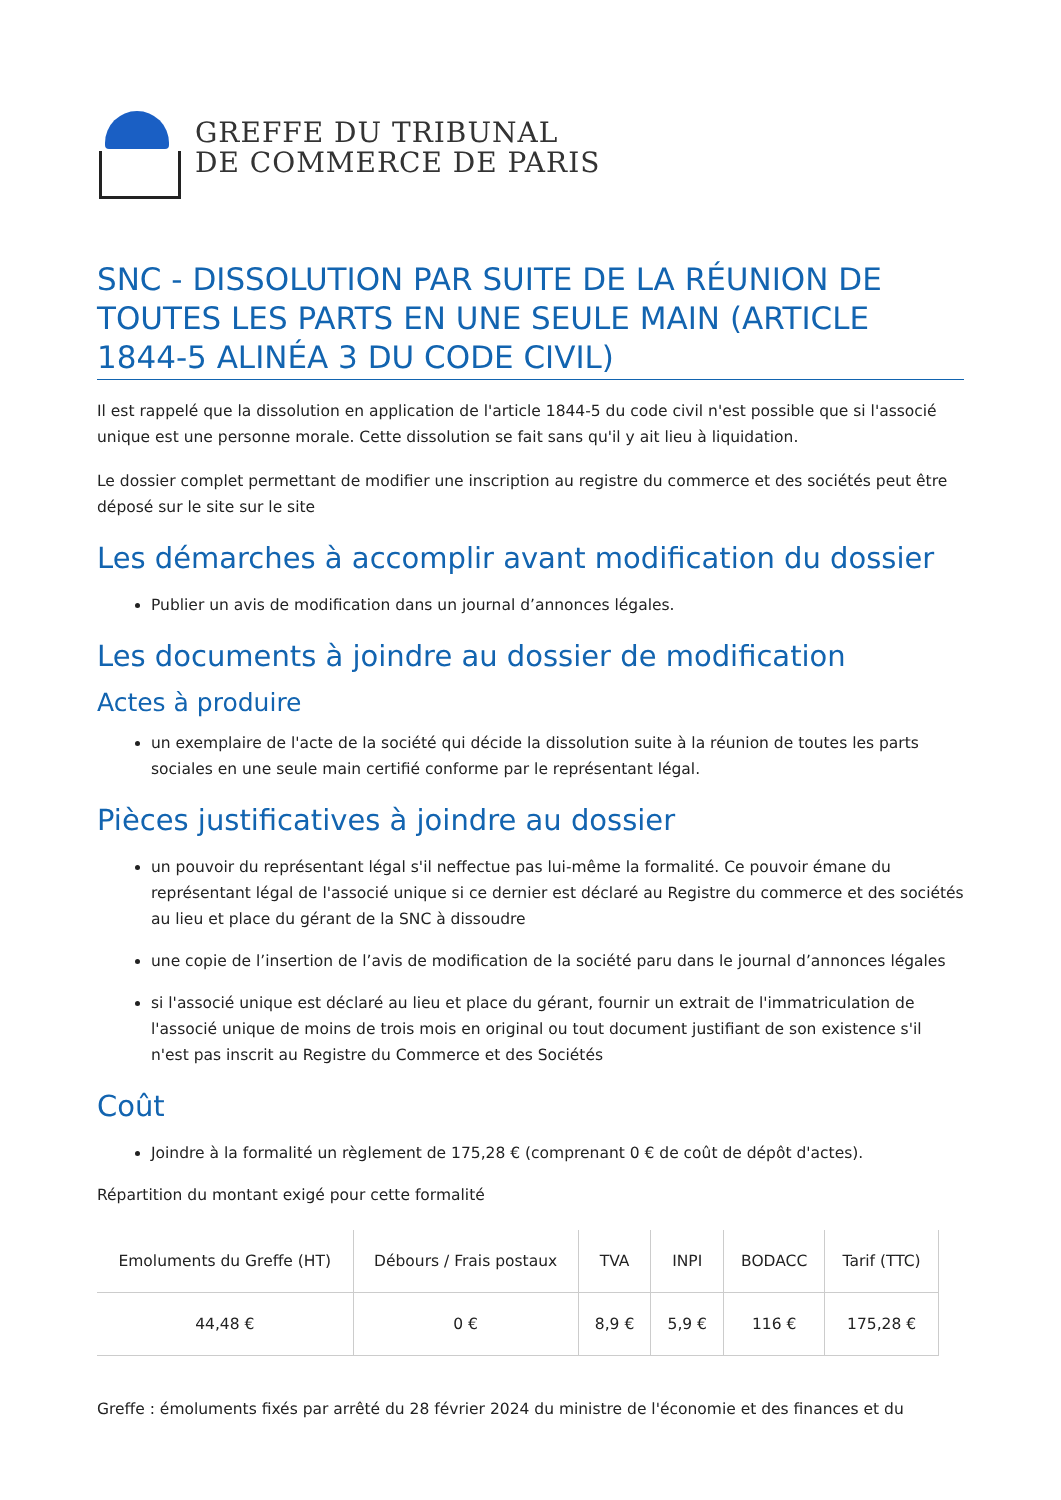GREFFE DU TRIBUNAL
DE COMMERCE DE PARIS
SNC - DISSOLUTION PAR SUITE DE LA RÉUNION DE TOUTES LES PARTS EN UNE SEULE MAIN (ARTICLE 1844-5 ALINÉA 3 DU CODE CIVIL)
Il est rappelé que la dissolution en application de l'article 1844-5 du code civil n'est possible que si l'associé unique est une personne morale. Cette dissolution se fait sans qu'il y ait lieu à liquidation.
Le dossier complet permettant de modifier une inscription au registre du commerce et des sociétés peut être déposé sur le site sur le site
Les démarches à accomplir avant modification du dossier
Publier un avis de modification dans un journal d’annonces légales.
Les documents à joindre au dossier de modification
Actes à produire
un exemplaire de l'acte de la société qui décide la dissolution suite à la réunion de toutes les parts sociales en une seule main certifié conforme par le représentant légal.
Pièces justificatives à joindre au dossier
un pouvoir du représentant légal s'il neffectue pas lui-même la formalité. Ce pouvoir émane du représentant légal de l'associé unique si ce dernier est déclaré au Registre du commerce et des sociétés au lieu et place du gérant de la SNC à dissoudre
une copie de l’insertion de l’avis de modification de la société paru dans le journal d’annonces légales
si l'associé unique est déclaré au lieu et place du gérant, fournir un extrait de l'immatriculation de l'associé unique de moins de trois mois en original ou tout document justifiant de son existence s'il n'est pas inscrit au Registre du Commerce et des Sociétés
Coût
Joindre à la formalité un règlement de 175,28 € (comprenant 0 € de coût de dépôt d'actes).
Répartition du montant exigé pour cette formalité
| Emoluments du Greffe (HT) | Débours / Frais postaux | TVA | INPI | BODACC | Tarif (TTC) |
| --- | --- | --- | --- | --- | --- |
| 44,48 € | 0 € | 8,9 € | 5,9 € | 116 € | 175,28 € |
Greffe : émoluments fixés par arrêté du 28 février 2024 du ministre de l'économie et des finances et du